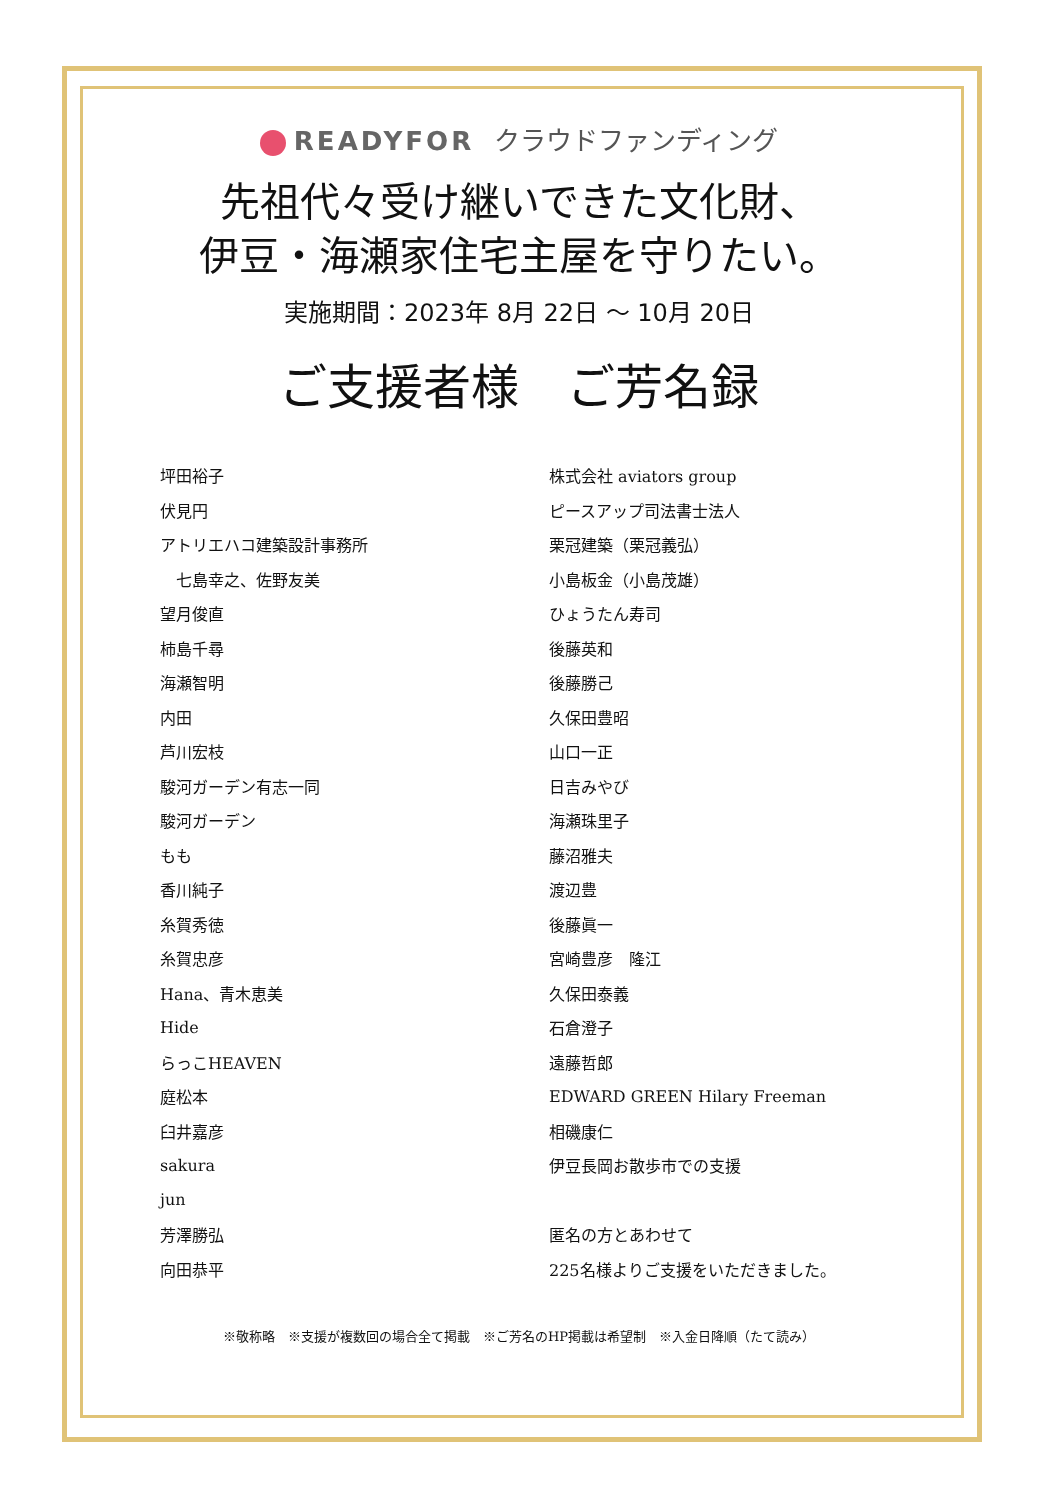READYFOR クラウドファンディング
先祖代々受け継いできた文化財、
伊豆・海瀬家住宅主屋を守りたい。
実施期間：2023年 8月 22日 ～ 10月 20日
ご支援者様　ご芳名録
| 坪田裕子 | 株式会社 aviators group |
| 伏見円 | ピースアップ司法書士法人 |
| アトリエハコ建築設計事務所 | 栗冠建築（栗冠義弘） |
| 七島幸之、佐野友美 | 小島板金（小島茂雄） |
| 望月俊直 | ひょうたん寿司 |
| 柿島千尋 | 後藤英和 |
| 海瀬智明 | 後藤勝己 |
| 内田 | 久保田豊昭 |
| 芦川宏枝 | 山口一正 |
| 駿河ガーデン有志一同 | 日吉みやび |
| 駿河ガーデン | 海瀬珠里子 |
| もも | 藤沼雅夫 |
| 香川純子 | 渡辺豊 |
| 糸賀秀徳 | 後藤眞一 |
| 糸賀忠彦 | 宮崎豊彦 隆江 |
| Hana、青木恵美 | 久保田泰義 |
| Hide | 石倉澄子 |
| らっこHEAVEN | 遠藤哲郎 |
| 庭松本 | EDWARD GREEN Hilary Freeman |
| 臼井嘉彦 | 相磯康仁 |
| sakura | 伊豆長岡お散歩市での支援 |
| jun | |
| 芳澤勝弘 | 匿名の方とあわせて |
| 向田恭平 | 225名様よりご支援をいただきました。 |
※敬称略　※支援が複数回の場合全て掲載　※ご芳名のHP掲載は希望制　※入金日降順（たて読み）